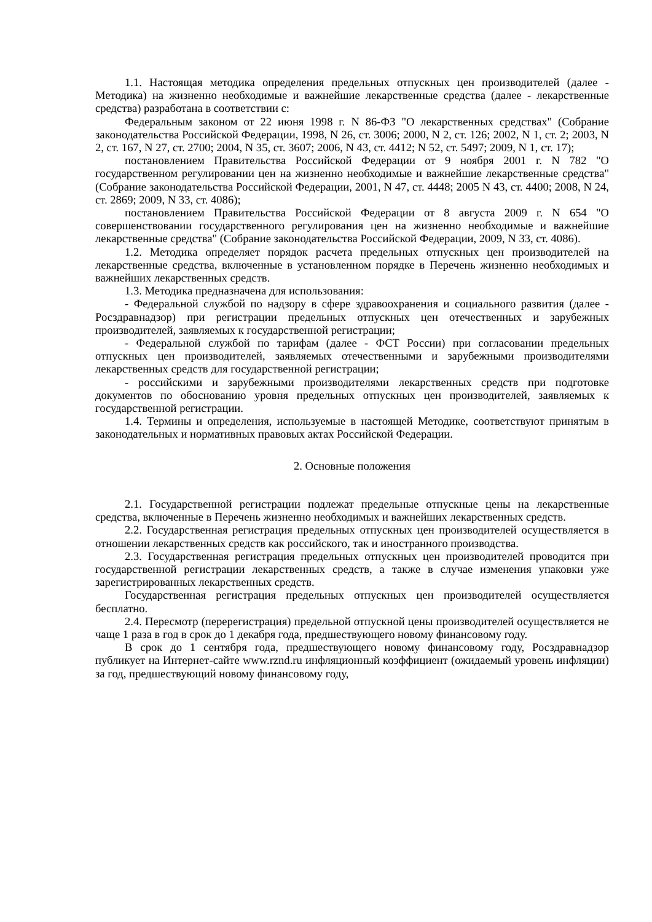1.1. Настоящая методика определения предельных отпускных цен производителей (далее - Методика) на жизненно необходимые и важнейшие лекарственные средства (далее - лекарственные средства) разработана в соответствии с:
Федеральным законом от 22 июня 1998 г. N 86-ФЗ "О лекарственных средствах" (Собрание законодательства Российской Федерации, 1998, N 26, ст. 3006; 2000, N 2, ст. 126; 2002, N 1, ст. 2; 2003, N 2, ст. 167, N 27, ст. 2700; 2004, N 35, ст. 3607; 2006, N 43, ст. 4412; N 52, ст. 5497; 2009, N 1, ст. 17);
постановлением Правительства Российской Федерации от 9 ноября 2001 г. N 782 "О государственном регулировании цен на жизненно необходимые и важнейшие лекарственные средства" (Собрание законодательства Российской Федерации, 2001, N 47, ст. 4448; 2005 N 43, ст. 4400; 2008, N 24, ст. 2869; 2009, N 33, ст. 4086);
постановлением Правительства Российской Федерации от 8 августа 2009 г. N 654 "О совершенствовании государственного регулирования цен на жизненно необходимые и важнейшие лекарственные средства" (Собрание законодательства Российской Федерации, 2009, N 33, ст. 4086).
1.2. Методика определяет порядок расчета предельных отпускных цен производителей на лекарственные средства, включенные в установленном порядке в Перечень жизненно необходимых и важнейших лекарственных средств.
1.3. Методика предназначена для использования:
- Федеральной службой по надзору в сфере здравоохранения и социального развития (далее - Росздравнадзор) при регистрации предельных отпускных цен отечественных и зарубежных производителей, заявляемых к государственной регистрации;
- Федеральной службой по тарифам (далее - ФСТ России) при согласовании предельных отпускных цен производителей, заявляемых отечественными и зарубежными производителями лекарственных средств для государственной регистрации;
- российскими и зарубежными производителями лекарственных средств при подготовке документов по обоснованию уровня предельных отпускных цен производителей, заявляемых к государственной регистрации.
1.4. Термины и определения, используемые в настоящей Методике, соответствуют принятым в законодательных и нормативных правовых актах Российской Федерации.
2. Основные положения
2.1. Государственной регистрации подлежат предельные отпускные цены на лекарственные средства, включенные в Перечень жизненно необходимых и важнейших лекарственных средств.
2.2. Государственная регистрация предельных отпускных цен производителей осуществляется в отношении лекарственных средств как российского, так и иностранного производства.
2.3. Государственная регистрация предельных отпускных цен производителей проводится при государственной регистрации лекарственных средств, а также в случае изменения упаковки уже зарегистрированных лекарственных средств.
Государственная регистрация предельных отпускных цен производителей осуществляется бесплатно.
2.4. Пересмотр (перерегистрация) предельной отпускной цены производителей осуществляется не чаще 1 раза в год в срок до 1 декабря года, предшествующего новому финансовому году.
В срок до 1 сентября года, предшествующего новому финансовому году, Росздравнадзор публикует на Интернет-сайте www.rznd.ru инфляционный коэффициент (ожидаемый уровень инфляции) за год, предшествующий новому финансовому году,